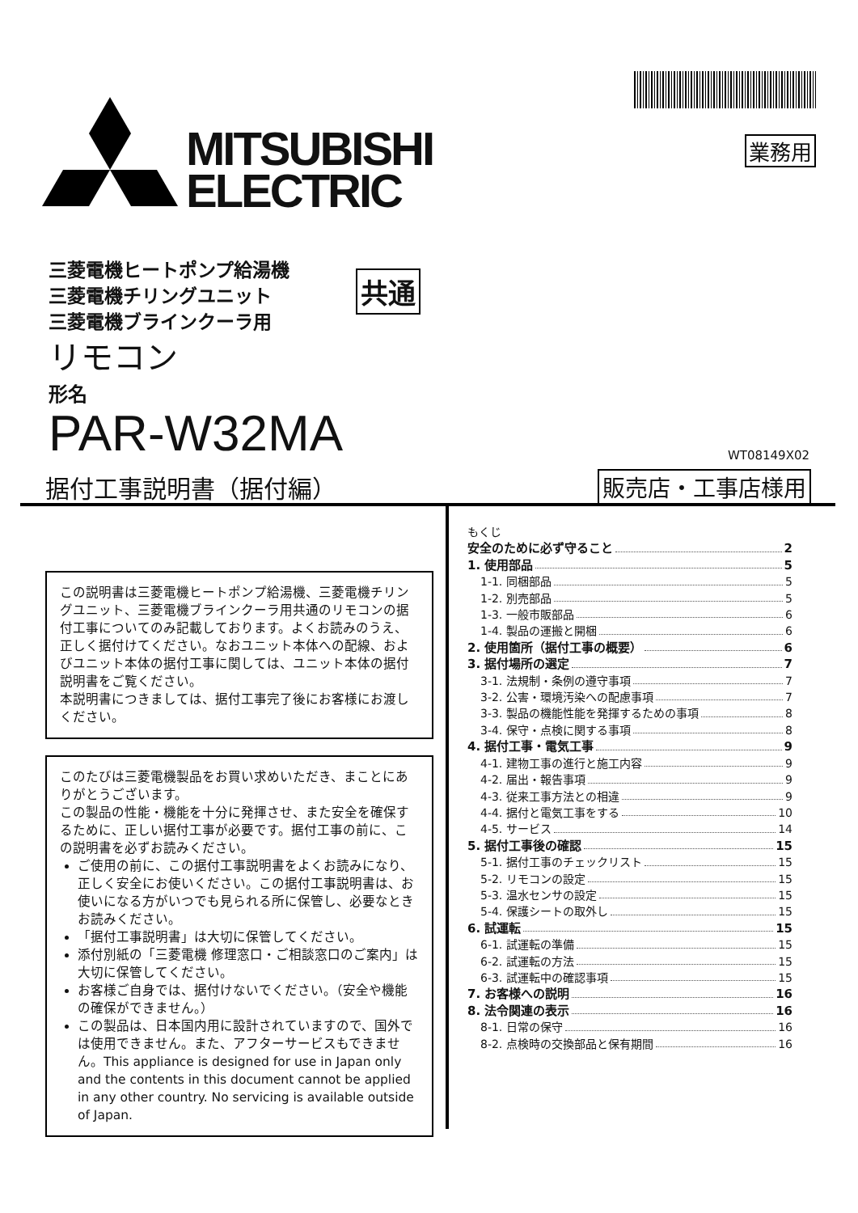MITSUBISHI
ELECTRIC
業務用
三菱電機ヒートポンプ給湯機
三菱電機チリングユニット
三菱電機ブラインクーラ用
共通
リモコン
形名
PAR-W32MA WT08149X02
据付工事説明書（据付編） 販売店・工事店様用
この説明書は三菱電機ヒートポンプ給湯機、三菱電機チリングユニット、三菱電機ブラインクーラ用共通のリモコンの据付工事についてのみ記載しております。よくお読みのうえ、正しく据付けてください。なおユニット本体への配線、およびユニット本体の据付工事に関しては、ユニット本体の据付説明書をご覧ください。
本説明書につきましては、据付工事完了後にお客様にお渡しください。
このたびは三菱電機製品をお買い求めいただき、まことにありがとうございます。
この製品の性能・機能を十分に発揮させ、また安全を確保するために、正しい据付工事が必要です。据付工事の前に、この説明書を必ずお読みください。
ご使用の前に、この据付工事説明書をよくお読みになり、正しく安全にお使いください。この据付工事説明書は、お使いになる方がいつでも見られる所に保管し、必要なときお読みください。
「据付工事説明書」は大切に保管してください。
添付別紙の「三菱電機 修理窓口・ご相談窓口のご案内」は大切に保管してください。
お客様ご自身では、据付けないでください。（安全や機能の確保ができません。）
この製品は、日本国内用に設計されていますので、国外では使用できません。また、アフターサービスもできません。This appliance is designed for use in Japan only and the contents in this document cannot be applied in any other country. No servicing is available outside of Japan.
もくじ
安全のために必ず守ること 2
1. 使用部品 5
1-1. 同梱部品 5
1-2. 別売部品 5
1-3. 一般市販部品 6
1-4. 製品の運搬と開梱 6
2. 使用箇所（据付工事の概要） 6
3. 据付場所の選定 7
3-1. 法規制・条例の遵守事項 7
3-2. 公害・環境汚染への配慮事項 7
3-3. 製品の機能性能を発揮するための事項 8
3-4. 保守・点検に関する事項 8
4. 据付工事・電気工事 9
4-1. 建物工事の進行と施工内容 9
4-2. 届出・報告事項 9
4-3. 従来工事方法との相違 9
4-4. 据付と電気工事をする 10
4-5. サービス 14
5. 据付工事後の確認 15
5-1. 据付工事のチェックリスト 15
5-2. リモコンの設定 15
5-3. 温水センサの設定 15
5-4. 保護シートの取外し 15
6. 試運転 15
6-1. 試運転の準備 15
6-2. 試運転の方法 15
6-3. 試運転中の確認事項 15
7. お客様への説明 16
8. 法令関連の表示 16
8-1. 日常の保守 16
8-2. 点検時の交換部品と保有期間 16